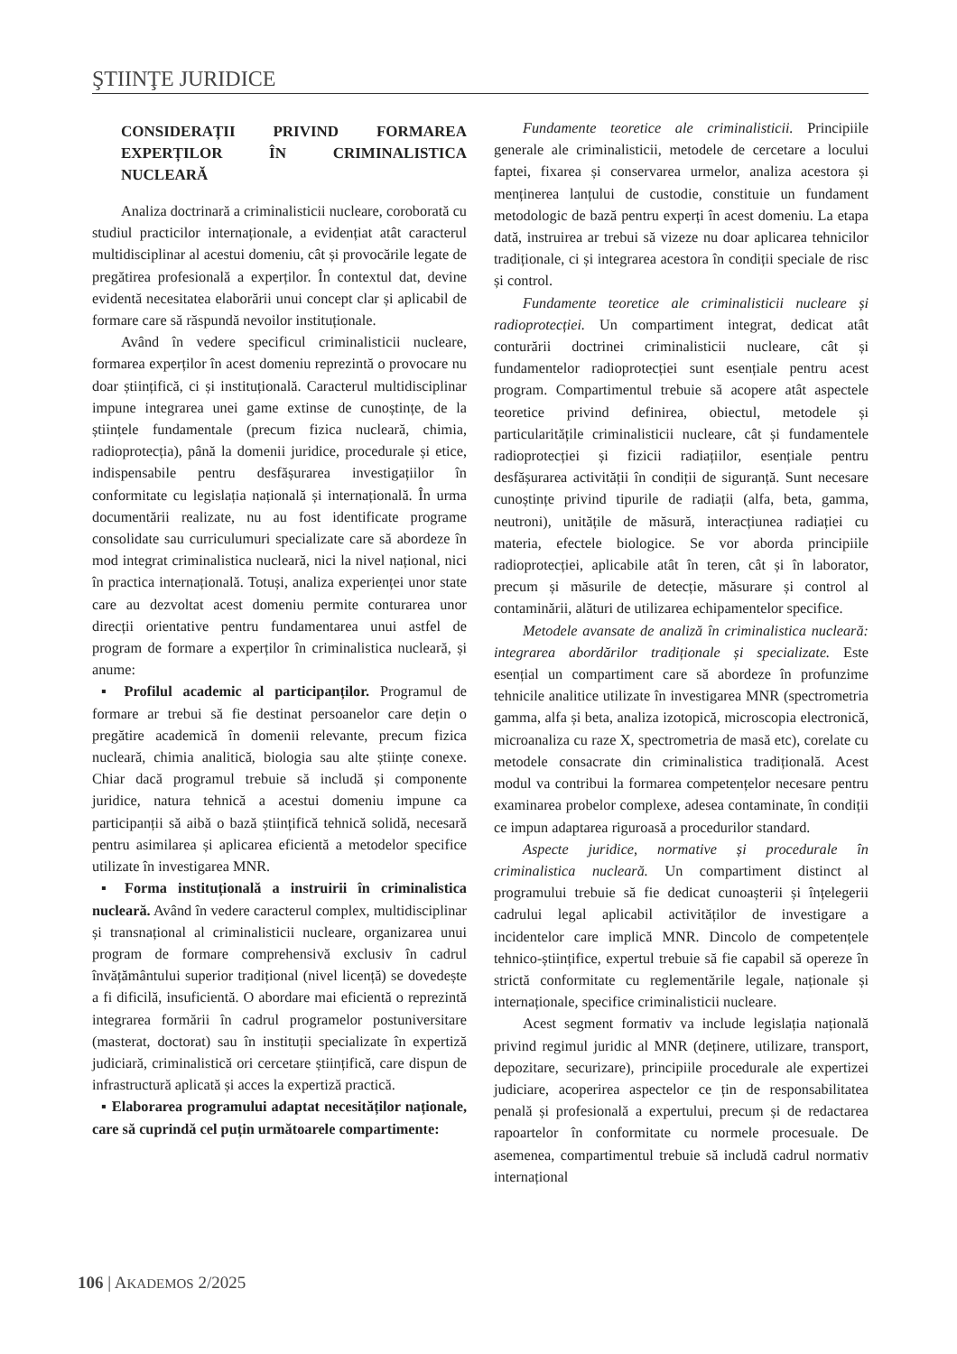ŞTIINŢE JURIDICE
CONSIDERAȚII PRIVIND FORMAREA EXPERȚILOR ÎN CRIMINALISTICA NUCLEARĂ
Analiza doctrinară a criminalisticii nucleare, coroborată cu studiul practicilor internaționale, a evidențiat atât caracterul multidisciplinar al acestui domeniu, cât și provocările legate de pregătirea profesională a experților. În contextul dat, devine evidentă necesitatea elaborării unui concept clar și aplicabil de formare care să răspundă nevoilor instituționale.
Având în vedere specificul criminalisticii nucleare, formarea experților în acest domeniu reprezintă o provocare nu doar științifică, ci și instituțională. Caracterul multidisciplinar impune integrarea unei game extinse de cunoștințe, de la științele fundamentale (precum fizica nucleară, chimia, radioprotecția), până la domenii juridice, procedurale și etice, indispensabile pentru desfășurarea investigațiilor în conformitate cu legislația națională și internațională. În urma documentării realizate, nu au fost identificate programe consolidate sau curriculumuri specializate care să abordeze în mod integrat criminalistica nucleară, nici la nivel național, nici în practica internațională. Totuși, analiza experienței unor state care au dezvoltat acest domeniu permite conturarea unor direcții orientative pentru fundamentarea unui astfel de program de formare a experților în criminalistica nucleară, și anume:
▪ Profilul academic al participanților. Programul de formare ar trebui să fie destinat persoanelor care dețin o pregătire academică în domenii relevante, precum fizica nucleară, chimia analitică, biologia sau alte științe conexe. Chiar dacă programul trebuie să includă și componente juridice, natura tehnică a acestui domeniu impune ca participanții să aibă o bază științifică tehnică solidă, necesară pentru asimilarea și aplicarea eficientă a metodelor specifice utilizate în investigarea MNR.
▪ Forma instituțională a instruirii în criminalistica nucleară. Având în vedere caracterul complex, multidisciplinar și transnațional al criminalisticii nucleare, organizarea unui program de formare comprehensivă exclusiv în cadrul învățământului superior tradițional (nivel licență) se dovedește a fi dificilă, insuficientă. O abordare mai eficientă o reprezintă integrarea formării în cadrul programelor postuniversitare (masterat, doctorat) sau în instituții specializate în expertiză judiciară, criminalistică ori cercetare științifică, care dispun de infrastructură aplicată și acces la expertiză practică.
▪ Elaborarea programului adaptat necesităților naționale, care să cuprindă cel puțin următoarele compartimente:
Fundamente teoretice ale criminalisticii. Principiile generale ale criminalisticii, metodele de cercetare a locului faptei, fixarea și conservarea urmelor, analiza acestora și menținerea lanțului de custodie, constituie un fundament metodologic de bază pentru experți în acest domeniu. La etapa dată, instruirea ar trebui să vizeze nu doar aplicarea tehnicilor tradiționale, ci și integrarea acestora în condiții speciale de risc și control.
Fundamente teoretice ale criminalisticii nucleare și radioprotecției. Un compartiment integrat, dedicat atât conturării doctrinei criminalisticii nucleare, cât și fundamentelor radioprotecției sunt esențiale pentru acest program. Compartimentul trebuie să acopere atât aspectele teoretice privind definirea, obiectul, metodele și particularitățile criminalisticii nucleare, cât și fundamentele radioprotecției și fizicii radiațiilor, esențiale pentru desfășurarea activității în condiții de siguranță. Sunt necesare cunoștințe privind tipurile de radiații (alfa, beta, gamma, neutroni), unitățile de măsură, interacțiunea radiației cu materia, efectele biologice. Se vor aborda principiile radioprotecției, aplicabile atât în teren, cât și în laborator, precum și măsurile de detecție, măsurare și control al contaminării, alături de utilizarea echipamentelor specifice.
Metodele avansate de analiză în criminalistica nucleară: integrarea abordărilor tradiționale și specializate. Este esențial un compartiment care să abordeze în profunzime tehnicile analitice utilizate în investigarea MNR (spectrometria gamma, alfa și beta, analiza izotopică, microscopia electronică, microanaliza cu raze X, spectrometria de masă etc), corelate cu metodele consacrate din criminalistica tradițională. Acest modul va contribui la formarea competențelor necesare pentru examinarea probelor complexe, adesea contaminate, în condiții ce impun adaptarea riguroasă a procedurilor standard.
Aspecte juridice, normative și procedurale în criminalistica nucleară. Un compartiment distinct al programului trebuie să fie dedicat cunoașterii și înțelegerii cadrului legal aplicabil activităților de investigare a incidentelor care implică MNR. Dincolo de competențele tehnico-științifice, expertul trebuie să fie capabil să opereze în strictă conformitate cu reglementările legale, naționale și internaționale, specifice criminalisticii nucleare.
Acest segment formativ va include legislația națională privind regimul juridic al MNR (deținere, utilizare, transport, depozitare, securizare), principiile procedurale ale expertizei judiciare, acoperirea aspectelor ce țin de responsabilitatea penală și profesională a expertului, precum și de redactarea rapoartelor în conformitate cu normele procesuale. De asemenea, compartimentul trebuie să includă cadrul normativ internațional
106 | AKADEMOS 2/2025